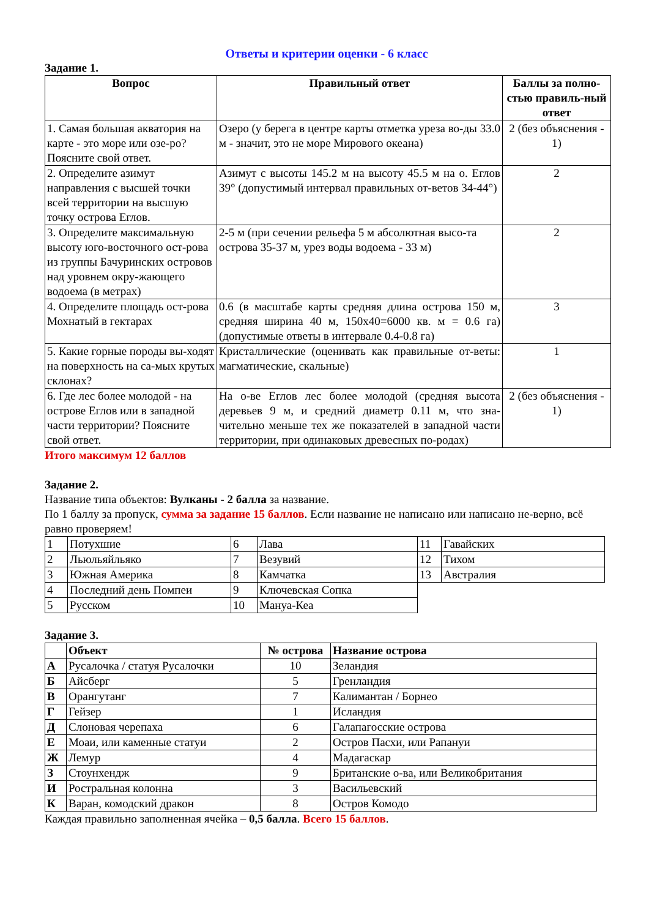Ответы и критерии оценки - 6 класс
Задание 1.
| Вопрос | Правильный ответ | Баллы за полно-стью правиль-ный ответ |
| --- | --- | --- |
| 1. Самая большая акватория на карте - это море или озе-ро? Поясните свой ответ. | Озеро (у берега в центре карты отметка уреза во-ды 33.0 м - значит, это не море Мирового океана) | 2 (без объяснения - 1) |
| 2. Определите азимут направления с высшей точки всей территории на высшую точку острова Еглов. | Азимут с высоты 145.2 м на высоту 45.5 м на о. Еглов 39° (допустимый интервал правильных от-ветов 34-44°) | 2 |
| 3. Определите максимальную высоту юго-восточного ост-рова из группы Бачуринских островов над уровнем окру-жающего водоема (в метрах) | 2-5 м (при сечении рельефа 5 м абсолютная высо-та острова 35-37 м, урез воды водоема - 33 м) | 2 |
| 4. Определите площадь ост-рова Мохнатый в гектарах | 0.6 (в масштабе карты средняя длина острова 150 м, средняя ширина 40 м, 150х40=6000 кв. м = 0.6 га) (допустимые ответы в интервале 0.4-0.8 га) | 3 |
| 5. Какие горные породы вы-ходят на поверхность на са-мых крутых склонах? | Кристаллические (оценивать как правильные от-веты: магматические, скальные) | 1 |
| 6. Где лес более молодой - на острове Еглов или в западной части территории? Поясните свой ответ. | На о-ве Еглов лес более молодой (средняя высота деревьев 9 м, и средний диаметр 0.11 м, что зна-чительно меньше тех же показателей в западной части территории, при одинаковых древесных по-родах) | 2 (без объяснения - 1) |
Итого максимум 12 баллов
Задание 2.
Название типа объектов: Вулканы - 2 балла за название.
По 1 баллу за пропуск, сумма за задание 15 баллов. Если название не написано или написано не-верно, всё равно проверяем!
| 1 | Потухшие | 6 | Лава | 11 | Гавайских |
| 2 | Льюльяйльяко | 7 | Везувий | 12 | Тихом |
| 3 | Южная Америка | 8 | Камчатка | 13 | Австралия |
| 4 | Последний день Помпеи | 9 | Ключевская Сопка | | |
| 5 | Русском | 10 | Мануа-Кеа | | |
Задание 3.
| | Объект | № острова | Название острова |
| --- | --- | --- | --- |
| А | Русалочка / статуя Русалочки | 10 | Зеландия |
| Б | Айсберг | 5 | Гренландия |
| В | Орангутанг | 7 | Калимантан / Борнео |
| Г | Гейзер | 1 | Исландия |
| Д | Слоновая черепаха | 6 | Галапагосские острова |
| Е | Моаи, или каменные статуи | 2 | Остров Пасхи, или Рапануи |
| Ж | Лемур | 4 | Мадагаскар |
| З | Стоунхендж | 9 | Британские о-ва, или Великобритания |
| И | Ростральная колонна | 3 | Васильевский |
| К | Варан, комодский дракон | 8 | Остров Комодо |
Каждая правильно заполненная ячейка – 0,5 балла. Всего 15 баллов.